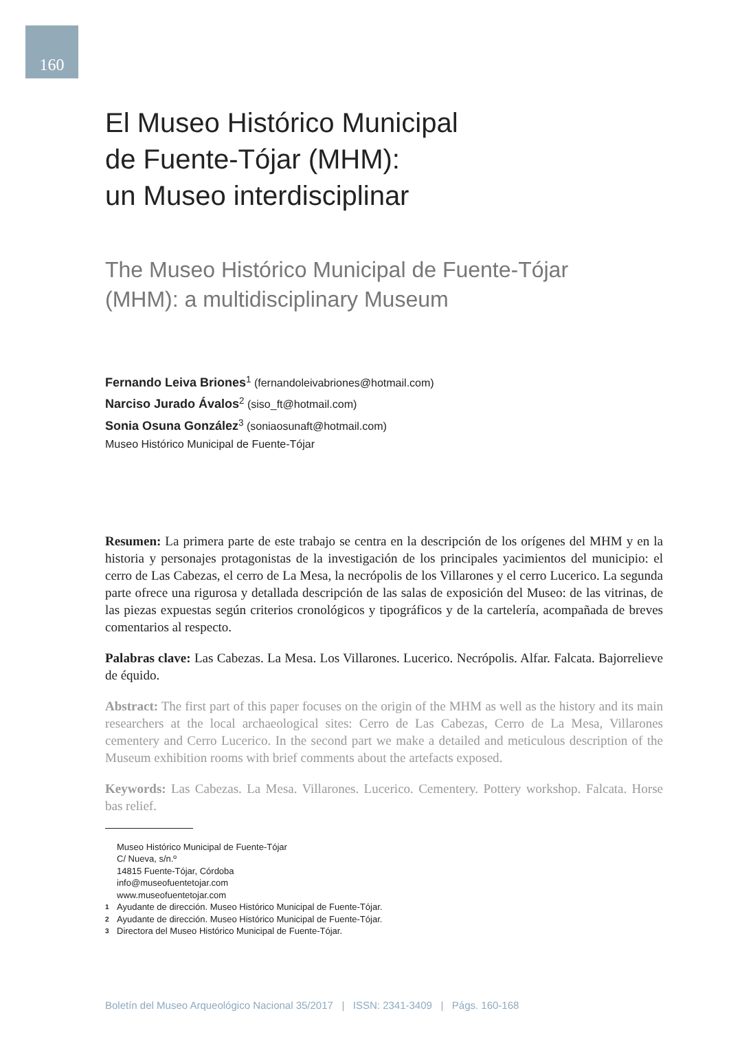160
El Museo Histórico Municipal
de Fuente-Tójar (MHM):
un Museo interdisciplinar
The Museo Histórico Municipal de Fuente-Tójar
(MHM): a multidisciplinary Museum
Fernando Leiva Briones<sup>1</sup> (fernandoleivabriones@hotmail.com)
Narciso Jurado Ávalos<sup>2</sup> (siso_ft@hotmail.com)
Sonia Osuna González<sup>3</sup> (soniaosunaft@hotmail.com)
Museo Histórico Municipal de Fuente-Tójar
Resumen: La primera parte de este trabajo se centra en la descripción de los orígenes del MHM y en la historia y personajes protagonistas de la investigación de los principales yacimientos del municipio: el cerro de Las Cabezas, el cerro de La Mesa, la necrópolis de los Villarones y el cerro Lucerico. La segunda parte ofrece una rigurosa y detallada descripción de las salas de exposición del Museo: de las vitrinas, de las piezas expuestas según criterios cronológicos y tipográficos y de la cartelería, acompañada de breves comentarios al respecto.
Palabras clave: Las Cabezas. La Mesa. Los Villarones. Lucerico. Necrópolis. Alfar. Falcata. Bajorrelieve de équido.
Abstract: The first part of this paper focuses on the origin of the MHM as well as the history and its main researchers at the local archaeological sites: Cerro de Las Cabezas, Cerro de La Mesa, Villarones cementery and Cerro Lucerico. In the second part we make a detailed and meticulous description of the Museum exhibition rooms with brief comments about the artefacts exposed.
Keywords: Las Cabezas. La Mesa. Villarones. Lucerico. Cementery. Pottery workshop. Falcata. Horse bas relief.
Museo Histórico Municipal de Fuente-Tójar
C/ Nueva, s/n.º
14815 Fuente-Tójar, Córdoba
info@museofuentetojar.com
www.museofuentetojar.com
1 Ayudante de dirección. Museo Histórico Municipal de Fuente-Tójar.
2 Ayudante de dirección. Museo Histórico Municipal de Fuente-Tójar.
3 Directora del Museo Histórico Municipal de Fuente-Tójar.
Boletín del Museo Arqueológico Nacional 35/2017 | ISSN: 2341-3409 | Págs. 160-168